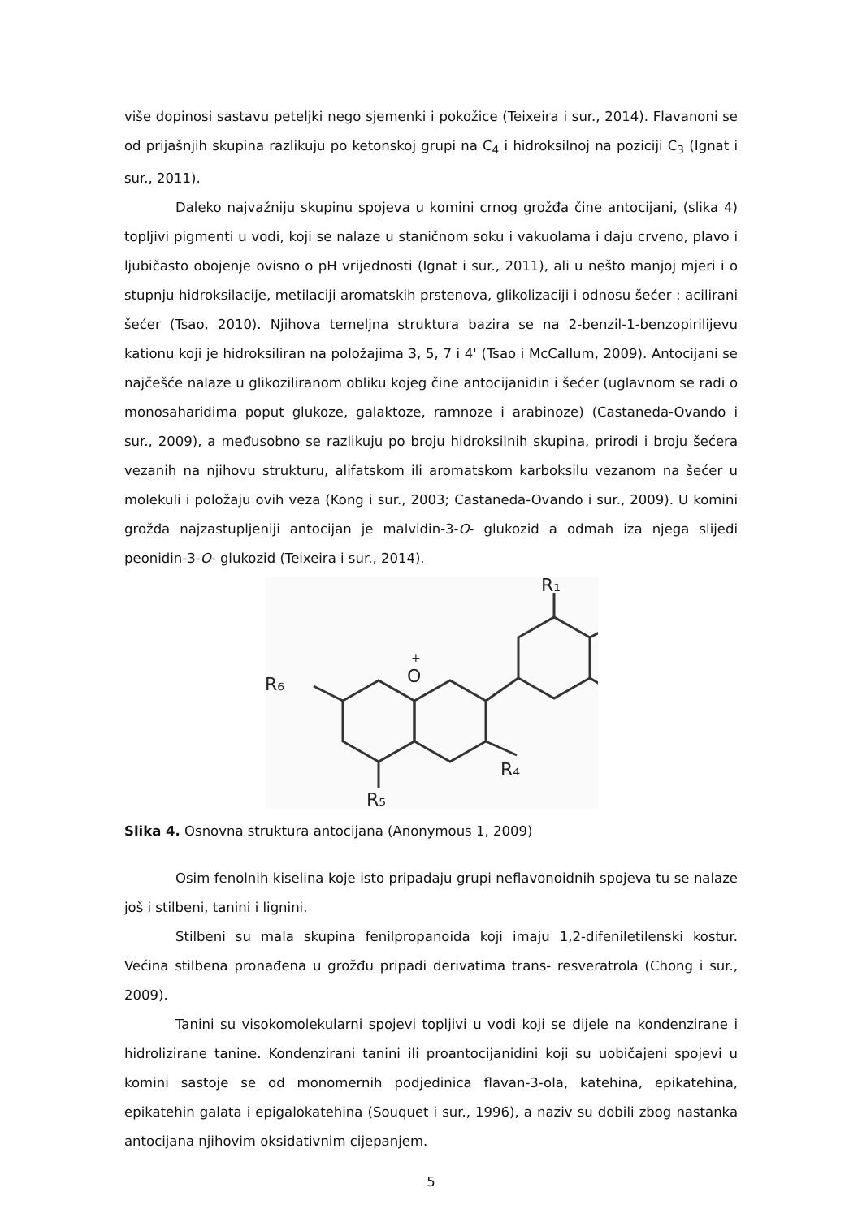više dopinosi sastavu peteljki nego sjemenki i pokožice (Teixeira i sur., 2014). Flavanoni se od prijašnjih skupina razlikuju po ketonskoj grupi na C<sub>4</sub> i hidroksilnoj na poziciji C<sub>3</sub> (Ignat i sur., 2011).
Daleko najvažniju skupinu spojeva u komini crnog grožđa čine antocijani, (slika 4) topljivi pigmenti u vodi, koji se nalaze u staničnom soku i vakuolama i daju crveno, plavo i ljubičasto obojenje ovisno o pH vrijednosti (Ignat i sur., 2011), ali u nešto manjoj mjeri i o stupnju hidroksilacije, metilaciji aromatskih prstenova, glikolizaciji i odnosu šećer : acilirani šećer (Tsao, 2010). Njihova temeljna struktura bazira se na 2-benzil-1-benzopirilijevu kationu koji je hidroksiliran na položajima 3, 5, 7 i 4ˈ (Tsao i McCallum, 2009). Antocijani se najčešće nalaze u glikoziliranom obliku kojeg čine antocijanidin i šećer (uglavnom se radi o monosaharidima poput glukoze, galaktoze, ramnoze i arabinoze) (Castaneda-Ovando i sur., 2009), a međusobno se razlikuju po broju hidroksilnih skupina, prirodi i broju šećera vezanih na njihovu strukturu, alifatskom ili aromatskom karboksilu vezanom na šećer u molekuli i položaju ovih veza (Kong i sur., 2003; Castaneda-Ovando i sur., 2009). U komini grožđa najzastupljeniji antocijan je malvidin-3-O- glukozid a odmah iza njega slijedi peonidin-3-O- glukozid (Teixeira i sur., 2014).
O
+
R₆
R₄
R₅
R₁
Slika 4. Osnovna struktura antocijana (Anonymous 1, 2009)
Osim fenolnih kiselina koje isto pripadaju grupi neflavonoidnih spojeva tu se nalaze još i stilbeni, tanini i lignini.
Stilbeni su mala skupina fenilpropanoida koji imaju 1,2-difeniletilenski kostur. Većina stilbena pronađena u grožđu pripadi derivatima trans- resveratrola (Chong i sur., 2009).
Tanini su visokomolekularni spojevi topljivi u vodi koji se dijele na kondenzirane i hidrolizirane tanine. Kondenzirani tanini ili proantocijanidini koji su uobičajeni spojevi u komini sastoje se od monomernih podjedinica flavan-3-ola, katehina, epikatehina, epikatehin galata i epigalokatehina (Souquet i sur., 1996), a naziv su dobili zbog nastanka antocijana njihovim oksidativnim cijepanjem.
5